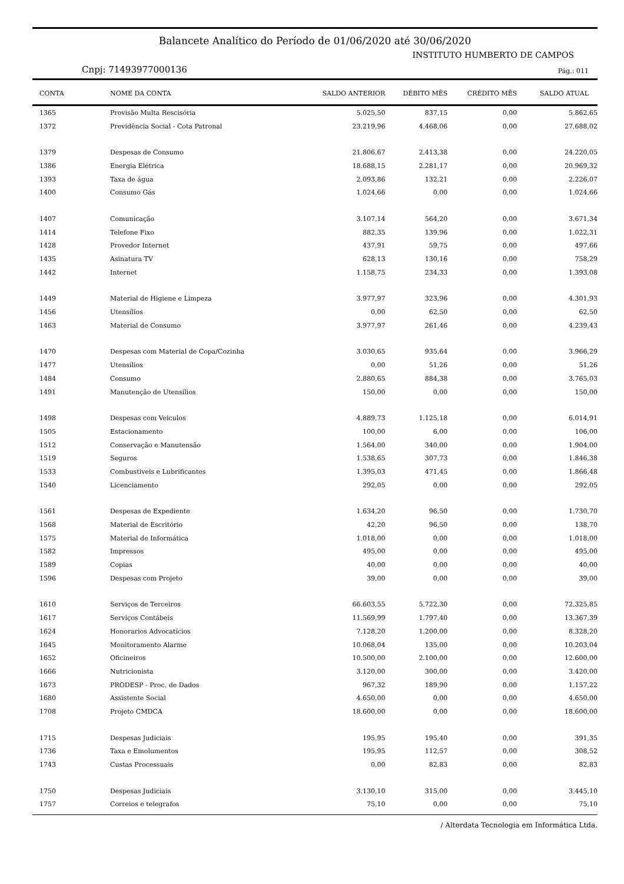Balancete Analítico do Período de 01/06/2020 até 30/06/2020
INSTITUTO HUMBERTO DE CAMPOS
Cnpj: 71493977000136 Pág.: 011
| CONTA | NOME DA CONTA | SALDO ANTERIOR | DÉBITO MÊS | CRÉDITO MÊS | SALDO ATUAL |
| --- | --- | --- | --- | --- | --- |
| 1365 | Provisão Multa Rescisória | 5.025,50 | 837,15 | 0,00 | 5.862,65 |
| 1372 | Previdência Social - Cota Patronal | 23.219,96 | 4.468,06 | 0,00 | 27.688,02 |
| 1379 | Despesas de Consumo | 21.806,67 | 2.413,38 | 0,00 | 24.220,05 |
| 1386 | Energia Elétrica | 18.688,15 | 2.281,17 | 0,00 | 20.969,32 |
| 1393 | Taxa de água | 2.093,86 | 132,21 | 0,00 | 2.226,07 |
| 1400 | Consumo Gás | 1.024,66 | 0,00 | 0,00 | 1.024,66 |
| 1407 | Comunicação | 3.107,14 | 564,20 | 0,00 | 3.671,34 |
| 1414 | Telefone Fixo | 882,35 | 139,96 | 0,00 | 1.022,31 |
| 1428 | Provedor Internet | 437,91 | 59,75 | 0,00 | 497,66 |
| 1435 | Asinatura TV | 628,13 | 130,16 | 0,00 | 758,29 |
| 1442 | Internet | 1.158,75 | 234,33 | 0,00 | 1.393,08 |
| 1449 | Material de Higiene e Limpeza | 3.977,97 | 323,96 | 0,00 | 4.301,93 |
| 1456 | Utensílios | 0,00 | 62,50 | 0,00 | 62,50 |
| 1463 | Material de Consumo | 3.977,97 | 261,46 | 0,00 | 4.239,43 |
| 1470 | Despesas com Material de Copa/Cozinha | 3.030,65 | 935,64 | 0,00 | 3.966,29 |
| 1477 | Utensílios | 0,00 | 51,26 | 0,00 | 51,26 |
| 1484 | Consumo | 2.880,65 | 884,38 | 0,00 | 3.765,03 |
| 1491 | Manutenção de Utensílios | 150,00 | 0,00 | 0,00 | 150,00 |
| 1498 | Despesas com Veiculos | 4.889,73 | 1.125,18 | 0,00 | 6.014,91 |
| 1505 | Estacionamento | 100,00 | 6,00 | 0,00 | 106,00 |
| 1512 | Conservação e Manutensão | 1.564,00 | 340,00 | 0,00 | 1.904,00 |
| 1519 | Seguros | 1.538,65 | 307,73 | 0,00 | 1.846,38 |
| 1533 | Combustiveis e Lubrificantes | 1.395,03 | 471,45 | 0,00 | 1.866,48 |
| 1540 | Licenciamento | 292,05 | 0,00 | 0,00 | 292,05 |
| 1561 | Despesas de Expediente | 1.634,20 | 96,50 | 0,00 | 1.730,70 |
| 1568 | Material de Escritório | 42,20 | 96,50 | 0,00 | 138,70 |
| 1575 | Material de Informática | 1.018,00 | 0,00 | 0,00 | 1.018,00 |
| 1582 | Impressos | 495,00 | 0,00 | 0,00 | 495,00 |
| 1589 | Copias | 40,00 | 0,00 | 0,00 | 40,00 |
| 1596 | Despesas com Projeto | 39,00 | 0,00 | 0,00 | 39,00 |
| 1610 | Serviços de Terceiros | 66.603,55 | 5.722,30 | 0,00 | 72.325,85 |
| 1617 | Serviços Contábeis | 11.569,99 | 1.797,40 | 0,00 | 13.367,39 |
| 1624 | Honorarios Advocatícios | 7.128,20 | 1.200,00 | 0,00 | 8.328,20 |
| 1645 | Monitoramento Alarme | 10.068,04 | 135,00 | 0,00 | 10.203,04 |
| 1652 | Oficineiros | 10.500,00 | 2.100,00 | 0,00 | 12.600,00 |
| 1666 | Nutricionista | 3.120,00 | 300,00 | 0,00 | 3.420,00 |
| 1673 | PRODESP - Proc. de Dados | 967,32 | 189,90 | 0,00 | 1.157,22 |
| 1680 | Assistente Social | 4.650,00 | 0,00 | 0,00 | 4.650,00 |
| 1708 | Projeto CMDCA | 18.600,00 | 0,00 | 0,00 | 18.600,00 |
| 1715 | Despesas Judiciais | 195,95 | 195,40 | 0,00 | 391,35 |
| 1736 | Taxa e Emolumentos | 195,95 | 112,57 | 0,00 | 308,52 |
| 1743 | Custas Processuais | 0,00 | 82,83 | 0,00 | 82,83 |
| 1750 | Despesas Judiciais | 3.130,10 | 315,00 | 0,00 | 3.445,10 |
| 1757 | Correios e telegrafos | 75,10 | 0,00 | 0,00 | 75,10 |
/ Alterdata Tecnologia em Informática Ltda.